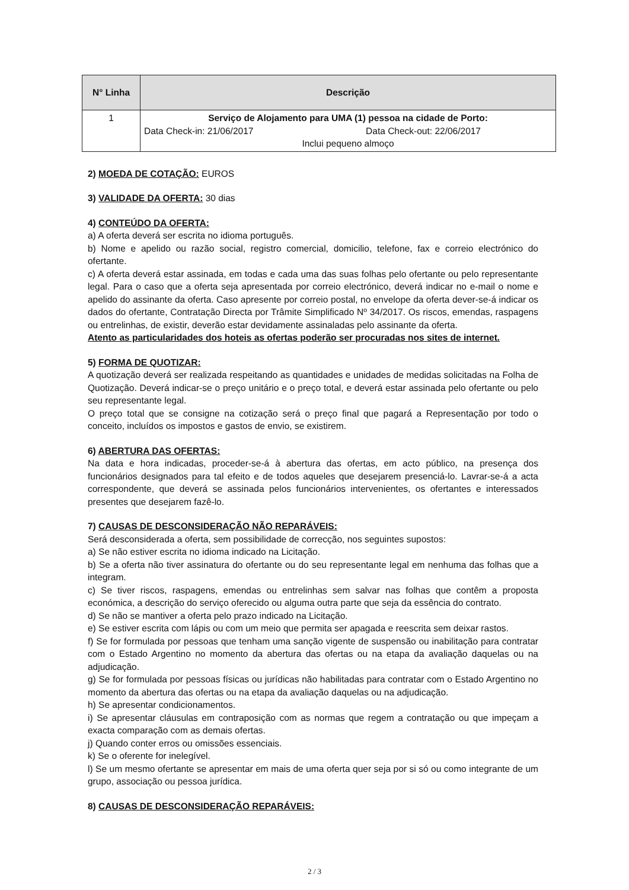| N° Linha | Descrição |
| --- | --- |
| 1 | Serviço de Alojamento para UMA (1) pessoa na cidade de Porto: Data Check-in: 21/06/2017 Data Check-out: 22/06/2017 Inclui pequeno almoço |
2) MOEDA DE COTAÇÃO: EUROS
3) VALIDADE DA OFERTA: 30 dias
4) CONTEÚDO DA OFERTA:
a) A oferta deverá ser escrita no idioma português.
b) Nome e apelido ou razão social, registro comercial, domicilio, telefone, fax e correio electrónico do ofertante.
c) A oferta deverá estar assinada, em todas e cada uma das suas folhas pelo ofertante ou pelo representante legal. Para o caso que a oferta seja apresentada por correio electrónico, deverá indicar no e-mail o nome e apelido do assinante da oferta. Caso apresente por correio postal, no envelope da oferta dever-se-á indicar os dados do ofertante, Contratação Directa por Trâmite Simplificado Nº 34/2017. Os riscos, emendas, raspagens ou entrelinhas, de existir, deverão estar devidamente assinaladas pelo assinante da oferta.
Atento as particularidades dos hoteis as ofertas poderão ser procuradas nos sites de internet.
5) FORMA DE QUOTIZAR:
A quotização deverá ser realizada respeitando as quantidades e unidades de medidas solicitadas na Folha de Quotização. Deverá indicar-se o preço unitário e o preço total, e deverá estar assinada pelo ofertante ou pelo seu representante legal.
O preço total que se consigne na cotização será o preço final que pagará a Representação por todo o conceito, incluídos os impostos e gastos de envio, se existirem.
6) ABERTURA DAS OFERTAS:
Na data e hora indicadas, proceder-se-á à abertura das ofertas, em acto público, na presença dos funcionários designados para tal efeito e de todos aqueles que desejarem presenciá-lo. Lavrar-se-á a acta correspondente, que deverá se assinada pelos funcionários intervenientes, os ofertantes e interessados presentes que desejarem fazê-lo.
7) CAUSAS DE DESCONSIDERAÇÃO NÃO REPARÁVEIS:
Será desconsiderada a oferta, sem possibilidade de correcção, nos seguintes supostos:
a) Se não estiver escrita no idioma indicado na Licitação.
b) Se a oferta não tiver assinatura do ofertante ou do seu representante legal em nenhuma das folhas que a integram.
c) Se tiver riscos, raspagens, emendas ou entrelinhas sem salvar nas folhas que contêm a proposta económica, a descrição do serviço oferecido ou alguma outra parte que seja da essência do contrato.
d) Se não se mantiver a oferta pelo prazo indicado na Licitação.
e) Se estiver escrita com lápis ou com um meio que permita ser apagada e reescrita sem deixar rastos.
f) Se for formulada por pessoas que tenham uma sanção vigente de suspensão ou inabilitação para contratar com o Estado Argentino no momento da abertura das ofertas ou na etapa da avaliação daquelas ou na adjudicação.
g) Se for formulada por pessoas físicas ou jurídicas não habilitadas para contratar com o Estado Argentino no momento da abertura das ofertas ou na etapa da avaliação daquelas ou na adjudicação.
h) Se apresentar condicionamentos.
i) Se apresentar cláusulas em contraposição com as normas que regem a contratação ou que impeçam a exacta comparação com as demais ofertas.
j) Quando conter erros ou omissões essenciais.
k) Se o oferente for inelegível.
l) Se um mesmo ofertante se apresentar em mais de uma oferta quer seja por si só ou como integrante de um grupo, associação ou pessoa jurídica.
8) CAUSAS DE DESCONSIDERAÇÃO REPARÁVEIS:
2 / 3